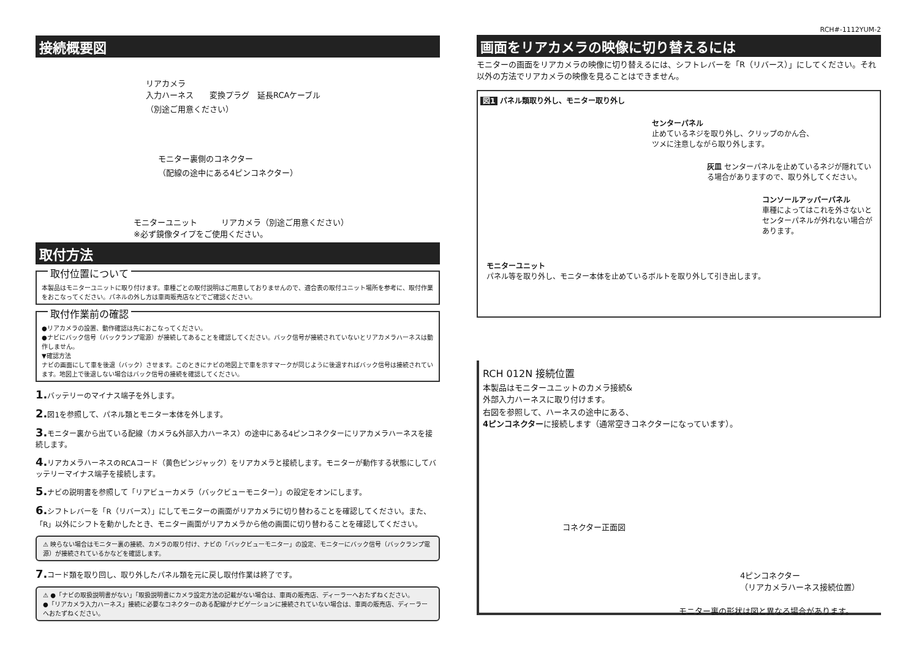接続概要図
リアカメラ
入力ハーネス　　変換プラグ　延長RCAケーブル
（別途ご用意ください）
モニター裏側のコネクター
（配線の途中にある4ピンコネクター）
モニターユニット　　　リアカメラ（別途ご用意ください）
※必ず鏡像タイプをご使用ください。
取付方法
取付位置について
本製品はモニターユニットに取り付けます。車種ごとの取付説明はご用意しておりませんので、適合表の取付ユニット場所を参考に、取付作業をおこなってください。パネルの外し方は車両販売店などでご確認ください。
取付作業前の確認
●リアカメラの設置、動作確認は先におこなってください。
●ナビにバック信号（バックランプ電源）が接続してあることを確認してください。バック信号が接続されていないとリアカメラハーネスは動作しません。
▼確認方法
ナビの画面にして車を後退（バック）させます。このときにナビの地図上で車を示すマークが同じように後退すればバック信号は接続されています。地図上で後退しない場合はバック信号の接続を確認してください。
1. バッテリーのマイナス端子を外します。
2. 図1を参照して、パネル類とモニター本体を外します。
3. モニター裏から出ている配線（カメラ&外部入力ハーネス）の途中にある4ピンコネクターにリアカメラハーネスを接続します。
4. リアカメラハーネスのRCAコード（黄色ピンジャック）をリアカメラと接続します。モニターが動作する状態にしてバッテリーマイナス端子を接続します。
5. ナビの説明書を参照して「リアビューカメラ（バックビューモニター）」の設定をオンにします。
6. シフトレバーを「R（リバース）」にしてモニターの画面がリアカメラに切り替わることを確認してください。また、「R」以外にシフトを動かしたとき、モニター画面がリアカメラから他の画面に切り替わることを確認してください。
⚠ 映らない場合はモニター裏の接続、カメラの取り付け、ナビの「バックビューモニター」の設定、モニターにバック信号（バックランプ電源）が接続されているかなどを確認します。
7. コード類を取り回し、取り外したパネル類を元に戻し取付作業は終了です。
⚠ ●「ナビの取扱説明書がない」「取扱説明書にカメラ設定方法の記載がない場合は、車両の販売店、ディーラーへおたずねください。
●「リアカメラ入力ハーネス」接続に必要なコネクターのある配線がナビゲーションに接続されていない場合は、車両の販売店、ディーラーへおたずねください。
RCH#-1112YUM-2
画面をリアカメラの映像に切り替えるには
モニターの画面をリアカメラの映像に切り替えるには、シフトレバーを「R（リバース）」にしてください。それ以外の方法でリアカメラの映像を見ることはできません。
図1 パネル類取り外し、モニター取り外し
センターパネル
止めているネジを取り外し、クリップのかん合、
ツメに注意しながら取り外します。
灰皿 センターパネルを止めているネジが隠れている場合がありますので、取り外してください。
コンソールアッパーパネル
車種によってはこれを外さないとセンターパネルが外れない場合があります。
モニターユニット
パネル等を取り外し、モニター本体を止めているボルトを取り外して引き出します。
RCH 012N 接続位置
本製品はモニターユニットのカメラ接続&
外部入力ハーネスに取り付けます。
右図を参照して、ハーネスの途中にある、
4ピンコネクターに接続します（通常空きコネクターになっています）。
コネクター正面図
4ピンコネクター
（リアカメラハーネス接続位置）
モニター裏の形状は図と異なる場合があります。